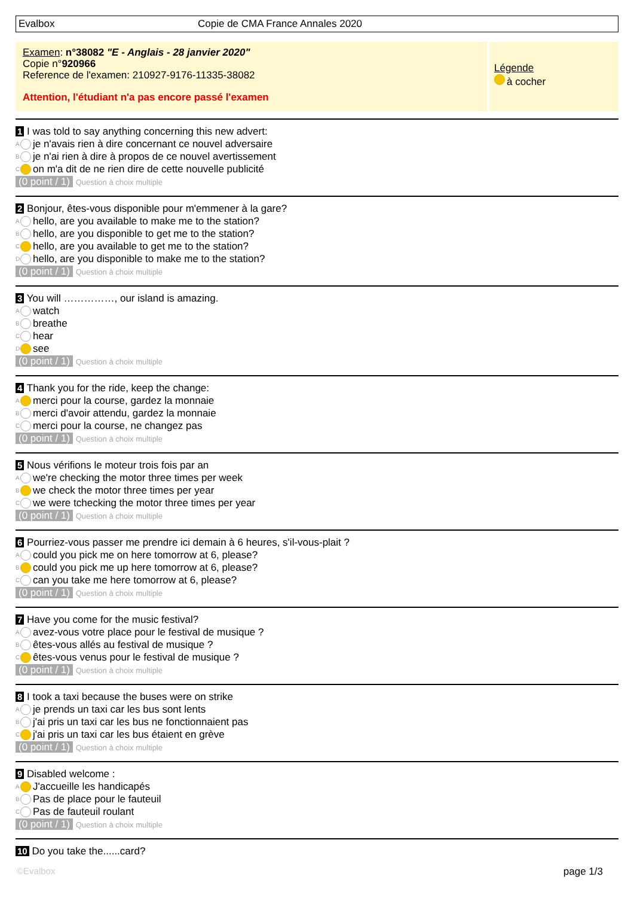Evalbox Copie de CMA France Annales 2020
Examen: n°38082 "E - Anglais - 28 janvier 2020"
Copie n°920966
Reference de l'examen: 210927-9176-11335-38082
Attention, l'étudiant n'a pas encore passé l'examen
Légende
à cocher
1 I was told to say anything concerning this new advert:
A je n'avais rien à dire concernant ce nouvel adversaire
B je n'ai rien à dire à propos de ce nouvel avertissement
C on m'a dit de ne rien dire de cette nouvelle publicité
(0 point / 1) Question à choix multiple
2 Bonjour, êtes-vous disponible pour m'emmener à la gare?
A hello, are you available to make me to the station?
B hello, are you disponible to get me to the station?
C hello, are you available to get me to the station?
D hello, are you disponible to make me to the station?
(0 point / 1) Question à choix multiple
3 You will ……………, our island is amazing.
A watch
B breathe
C hear
D see
(0 point / 1) Question à choix multiple
4 Thank you for the ride, keep the change:
A merci pour la course, gardez la monnaie
B merci d'avoir attendu, gardez la monnaie
C merci pour la course, ne changez pas
(0 point / 1) Question à choix multiple
5 Nous vérifions le moteur trois fois par an
A we're checking the motor three times per week
B we check the motor three times per year
C we were tchecking the motor three times per year
(0 point / 1) Question à choix multiple
6 Pourriez-vous passer me prendre ici demain à 6 heures, s'il-vous-plait ?
A could you pick me on here tomorrow at 6, please?
B could you pick me up here tomorrow at 6, please?
C can you take me here tomorrow at 6, please?
(0 point / 1) Question à choix multiple
7 Have you come for the music festival?
A avez-vous votre place pour le festival de musique ?
B êtes-vous allés au festival de musique ?
C êtes-vous venus pour le festival de musique ?
(0 point / 1) Question à choix multiple
8 I took a taxi because the buses were on strike
A je prends un taxi car les bus sont lents
B j'ai pris un taxi car les bus ne fonctionnaient pas
C j'ai pris un taxi car les bus étaient en grève
(0 point / 1) Question à choix multiple
9 Disabled welcome :
A J'accueille les handicapés
B Pas de place pour le fauteuil
C Pas de fauteuil roulant
(0 point / 1) Question à choix multiple
10 Do you take the......card?
©Evalbox page 1/3